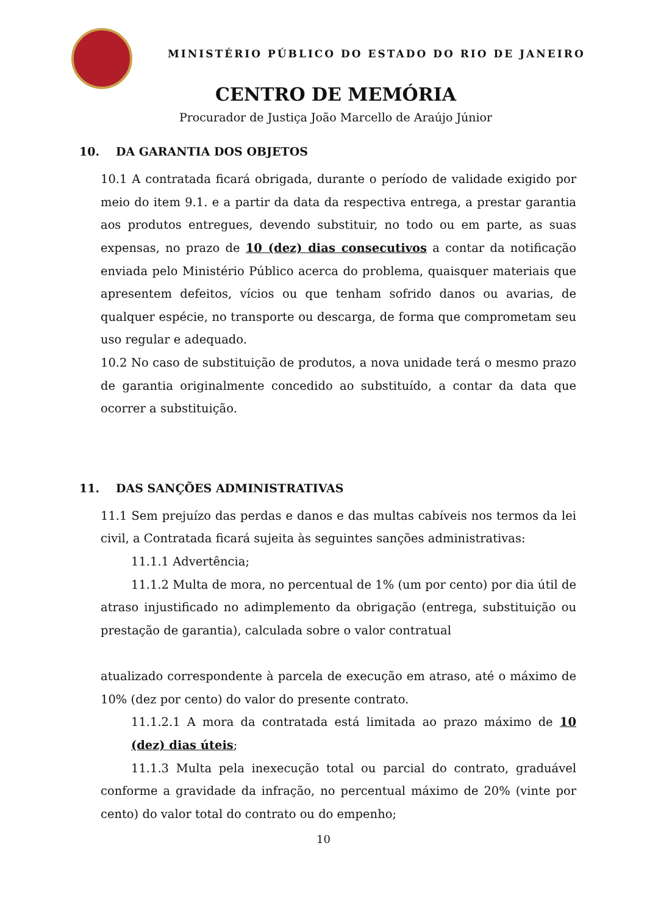MINISTÉRIO PÚBLICO DO ESTADO DO RIO DE JANEIRO
CENTRO DE MEMÓRIA
Procurador de Justiça João Marcello de Araújo Júnior
10. DA GARANTIA DOS OBJETOS
10.1 A contratada ficará obrigada, durante o período de validade exigido por meio do item 9.1. e a partir da data da respectiva entrega, a prestar garantia aos produtos entregues, devendo substituir, no todo ou em parte, as suas expensas, no prazo de 10 (dez) dias consecutivos a contar da notificação enviada pelo Ministério Público acerca do problema, quaisquer materiais que apresentem defeitos, vícios ou que tenham sofrido danos ou avarias, de qualquer espécie, no transporte ou descarga, de forma que comprometam seu uso regular e adequado.
10.2 No caso de substituição de produtos, a nova unidade terá o mesmo prazo de garantia originalmente concedido ao substituído, a contar da data que ocorrer a substituição.
11. DAS SANÇÕES ADMINISTRATIVAS
11.1 Sem prejuízo das perdas e danos e das multas cabíveis nos termos da lei civil, a Contratada ficará sujeita às seguintes sanções administrativas:
11.1.1 Advertência;
11.1.2 Multa de mora, no percentual de 1% (um por cento) por dia útil de atraso injustificado no adimplemento da obrigação (entrega, substituição ou prestação de garantia), calculada sobre o valor contratual
atualizado correspondente à parcela de execução em atraso, até o máximo de 10% (dez por cento) do valor do presente contrato.
11.1.2.1 A mora da contratada está limitada ao prazo máximo de 10 (dez) dias úteis;
11.1.3 Multa pela inexecução total ou parcial do contrato, graduável conforme a gravidade da infração, no percentual máximo de 20% (vinte por cento) do valor total do contrato ou do empenho;
10